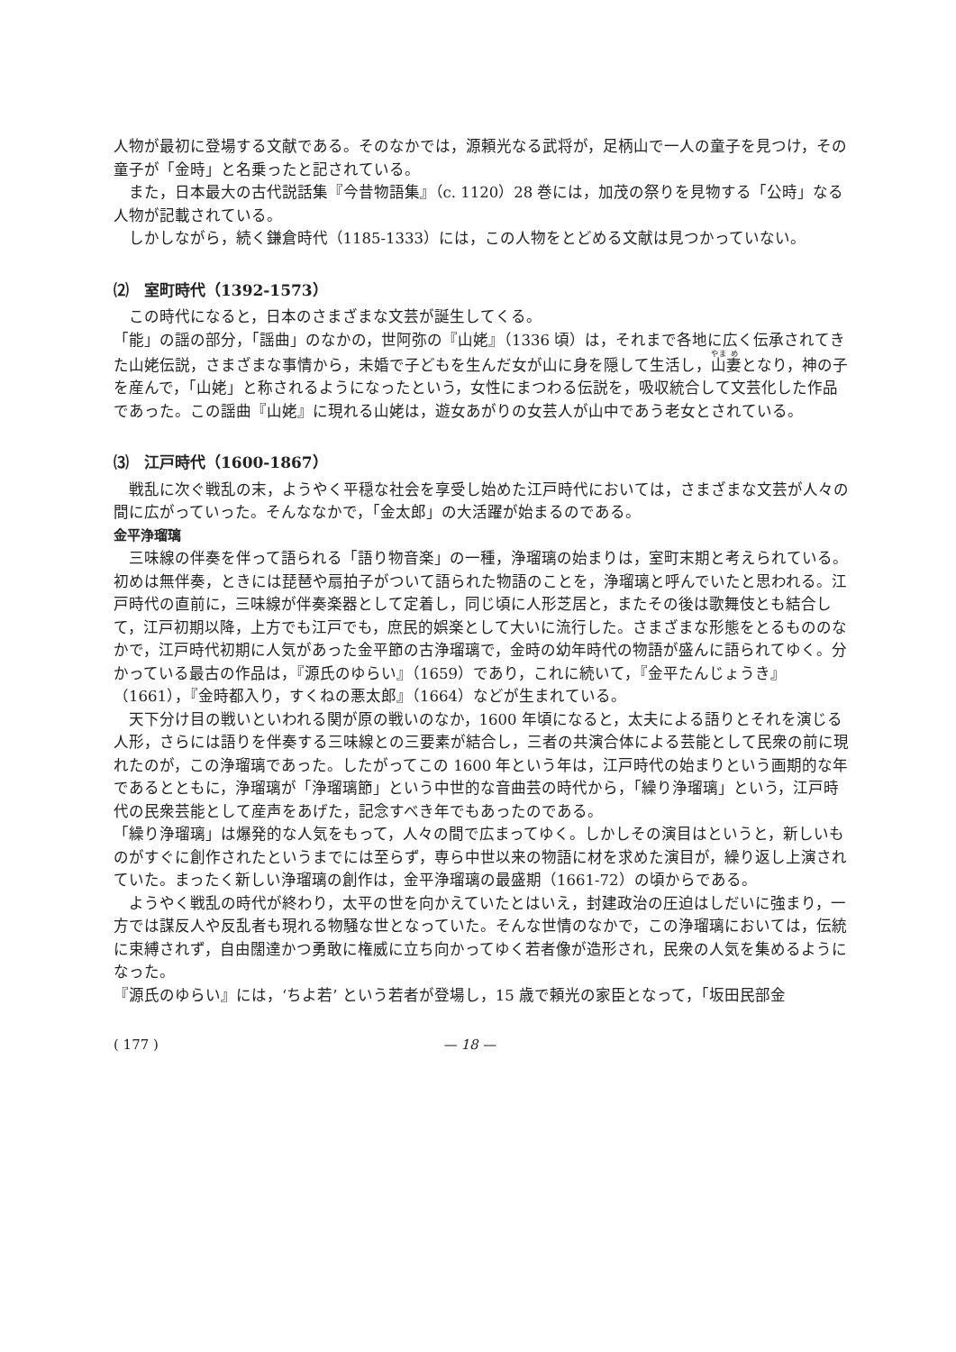人物が最初に登場する文献である。そのなかでは，源頼光なる武将が，足柄山で一人の童子を見つけ，その童子が「金時」と名乗ったと記されている。
また，日本最大の古代説話集『今昔物語集』（c. 1120）28 巻には，加茂の祭りを見物する「公時」なる人物が記載されている。
しかしながら，続く鎌倉時代（1185-1333）には，この人物をとどめる文献は見つかっていない。
⑵　室町時代（1392-1573）
この時代になると，日本のさまざまな文芸が誕生してくる。
「能」の謡の部分，「謡曲」のなかの，世阿弥の『山姥』（1336 頃）は，それまで各地に広く伝承されてきた山姥伝説，さまざまな事情から，未婚で子どもを生んだ女が山に身を隠して生活し，山妻となり，神の子を産んで，「山姥」と称されるようになったという，女性にまつわる伝説を，吸収統合して文芸化した作品であった。この謡曲『山姥』に現れる山姥は，遊女あがりの女芸人が山中であう老女とされている。
⑶　江戸時代（1600-1867）
戦乱に次ぐ戦乱の末，ようやく平穏な社会を享受し始めた江戸時代においては，さまざまな文芸が人々の間に広がっていった。そんななかで，「金太郎」の大活躍が始まるのである。
金平浄瑠璃
三味線の伴奏を伴って語られる「語り物音楽」の一種，浄瑠璃の始まりは，室町末期と考えられている。初めは無伴奏，ときには琵琶や扇拍子がついて語られた物語のことを，浄瑠璃と呼んでいたと思われる。江戸時代の直前に，三味線が伴奏楽器として定着し，同じ頃に人形芝居と，またその後は歌舞伎とも結合して，江戸初期以降，上方でも江戸でも，庶民的娯楽として大いに流行した。さまざまな形態をとるもののなかで，江戸時代初期に人気があった金平節の古浄瑠璃で，金時の幼年時代の物語が盛んに語られてゆく。分かっている最古の作品は，『源氏のゆらい』（1659）であり，これに続いて，『金平たんじょうき』（1661），『金時都入り，すくねの悪太郎』（1664）などが生まれている。
天下分け目の戦いといわれる関が原の戦いのなか，1600 年頃になると，太夫による語りとそれを演じる人形，さらには語りを伴奏する三味線との三要素が結合し，三者の共演合体による芸能として民衆の前に現れたのが，この浄瑠璃であった。したがってこの 1600 年という年は，江戸時代の始まりという画期的な年であるとともに，浄瑠璃が「浄瑠璃節」という中世的な音曲芸の時代から，「繰り浄瑠璃」という，江戸時代の民衆芸能として産声をあげた，記念すべき年でもあったのである。
「繰り浄瑠璃」は爆発的な人気をもって，人々の間で広まってゆく。しかしその演目はというと，新しいものがすぐに創作されたというまでには至らず，専ら中世以来の物語に材を求めた演目が，繰り返し上演されていた。まったく新しい浄瑠璃の創作は，金平浄瑠璃の最盛期（1661-72）の頃からである。
ようやく戦乱の時代が終わり，太平の世を向かえていたとはいえ，封建政治の圧迫はしだいに強まり，一方では謀反人や反乱者も現れる物騒な世となっていた。そんな世情のなかで，この浄瑠璃においては，伝統に束縛されず，自由闊達かつ勇敢に権威に立ち向かってゆく若者像が造形され，民衆の人気を集めるようになった。
『源氏のゆらい』には，‘ちよ若’ という若者が登場し，15 歳で頼光の家臣となって，「坂田民部金
( 177 ) — 18 —